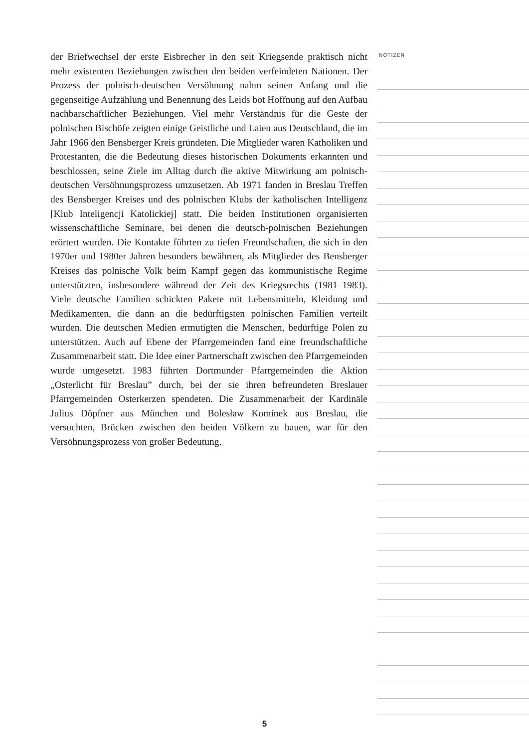der Briefwechsel der erste Eisbrecher in den seit Kriegsende praktisch nicht mehr existenten Beziehungen zwischen den beiden verfeindeten Nationen. Der Prozess der polnisch-deutschen Versöhnung nahm seinen Anfang und die gegenseitige Aufzählung und Benennung des Leids bot Hoffnung auf den Aufbau nachbarschaftlicher Beziehungen. Viel mehr Verständnis für die Geste der polnischen Bischöfe zeigten einige Geistliche und Laien aus Deutschland, die im Jahr 1966 den Bensberger Kreis gründeten. Die Mitglieder waren Katholiken und Protestanten, die die Bedeutung dieses historischen Dokuments erkannten und beschlossen, seine Ziele im Alltag durch die aktive Mitwirkung am polnisch-deutschen Versöhnungsprozess umzusetzen. Ab 1971 fanden in Breslau Treffen des Bensberger Kreises und des polnischen Klubs der katholischen Intelligenz [Klub Inteligencji Katolickiej] statt. Die beiden Institutionen organisierten wissenschaftliche Seminare, bei denen die deutsch-polnischen Beziehungen erörtert wurden. Die Kontakte führten zu tiefen Freundschaften, die sich in den 1970er und 1980er Jahren besonders bewährten, als Mitglieder des Bensberger Kreises das polnische Volk beim Kampf gegen das kommunistische Regime unterstützten, insbesondere während der Zeit des Kriegsrechts (1981–1983). Viele deutsche Familien schickten Pakete mit Lebensmitteln, Kleidung und Medikamenten, die dann an die bedürftigsten polnischen Familien verteilt wurden. Die deutschen Medien ermutigten die Menschen, bedürftige Polen zu unterstützen. Auch auf Ebene der Pfarrgemeinden fand eine freundschaftliche Zusammenarbeit statt. Die Idee einer Partnerschaft zwischen den Pfarrgemeinden wurde umgesetzt. 1983 führten Dortmunder Pfarrgemeinden die Aktion „Osterlicht für Breslau” durch, bei der sie ihren befreundeten Breslauer Pfarrgemeinden Osterkerzen spendeten. Die Zusammenarbeit der Kardinäle Julius Döpfner aus München und Bolesław Kominek aus Breslau, die versuchten, Brücken zwischen den beiden Völkern zu bauen, war für den Versöhnungsprozess von großer Bedeutung.
NOTIZEN
5